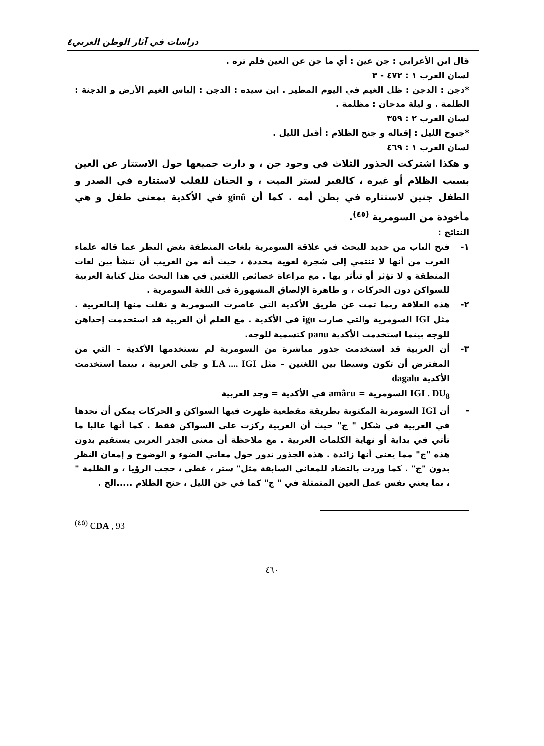دراسات في آثار الوطن العربي٤
قال ابن الأعرابي : جن عين : أي ما جن عن العين فلم تره .
لسان العرب ١ : ٤٧٢ - ٣
*دجن : الدجن : ظل الغيم في اليوم المطير . ابن سيده : الدجن : إلباس الغيم الأرض و الدجنة : الظلمة . و ليلة مدجان : مظلمة .
لسان العرب ٢ : ٣٥٩
*جنوح الليل : إقباله و جنح الظلام : أقبل الليل .
لسان العرب ١ : ٤٦٩
و هكذا اشتركت الجذور الثلاث في وجود جن ، و دارت جميعها حول الاستتار عن العين بسبب الظلام أو غيره ، كالقبر لستر الميت ، و الجنان للقلب لاستتاره في الصدر و الطفل جنين لاستتاره في بطن أمه . كما أن ginû في الأكدية بمعنى طفل و هي مأخوذة من السومرية <sup>(٤٥)</sup>.
النتائج :
١- فتح الباب من جديد للبحث في علاقة السومرية بلغات المنطقة بغض النظر عما قاله علماء الغرب من أنها لا تنتمي إلى شجرة لغوية محددة ، حيث أنه من الغريب أن تنشأ بين لغات المنطقة و لا تؤثر أو تتأثر بها . مع مراعاة خصائص اللغتين في هذا البحث مثل كتابة العربية للسواكن دون الحركات ، و ظاهرة الإلصاق المشهورة فى اللغة السومرية .
٢- هذه العلاقة ربما تمت عن طريق الأكدية التي عاصرت السومرية و نقلت منها إلىالعربية . مثل IGI السومرية والتي صارت igu في الأكدية . مع العلم أن العربية قد استخدمت إحداهن للوجه بينما استخدمت الأكدية panu كتسمية للوجه.
٣- أن العربية قد استخدمت جذور مباشرة من السومرية لم تستخدمها الأكدية – التي من المفترض أن تكون وسيطا بين اللغتين – مثل LA .... IGI و جلى العربية ، بينما استخدمت الأكدية dagalu
IGI . DU<sub>8</sub> السومرية = amâru في الأكدية = وجد العربية
- أن IGI السومرية المكتوبة بطريقة مقطعية ظهرت فيها السواكن و الحركات يمكن أن نجدها في العربية في شكل " ج" حيث أن العربية ركزت على السواكن فقط . كما أنها غالبا ما تأتي في بداية أو نهاية الكلمات العربية . مع ملاحظة أن معنى الجذر العربي يستقيم بدون هذه "ج" مما يعني أنها زائدة . هذه الجذور تدور حول معاني الضوء و الوضوح و إمعان النظر بدون "ج" . كما وردت بالتضاد للمعاني السابقة مثل" ستر ، غطى ، حجب الرؤيا ، و الظلمة " ، بما يعني نفس عمل العين المتمثلة في " ج" كما في جن الليل ، جنح الظلام .....الخ .
<sup>(٤٥)</sup> CDA , 93
٤٦٠